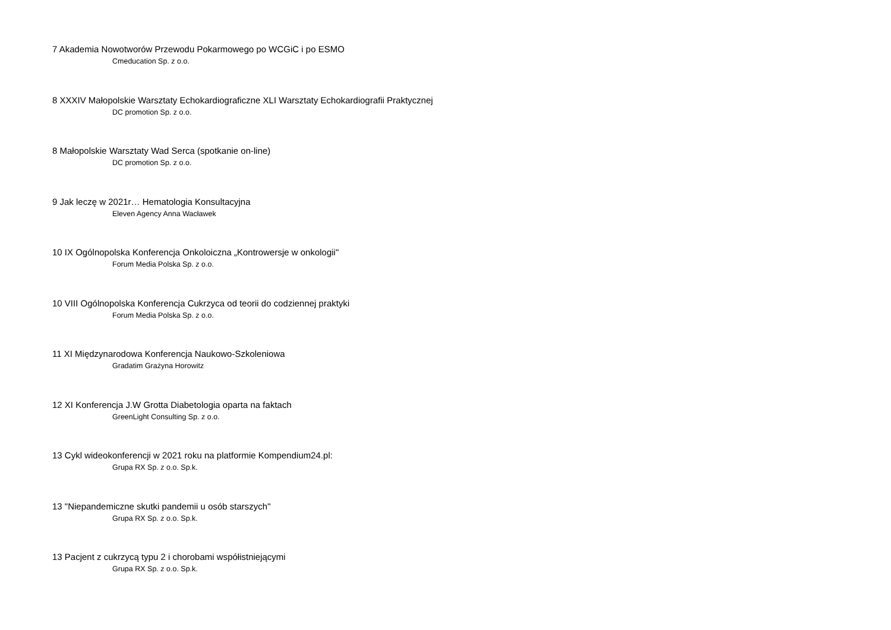7 Akademia Nowotworów Przewodu Pokarmowego po WCGiC i po ESMO
Cmeducation Sp. z o.o.
8 XXXIV Małopolskie Warsztaty Echokardiograficzne XLI Warsztaty Echokardiografii Praktycznej
DC promotion Sp. z o.o.
8 Małopolskie Warsztaty Wad Serca (spotkanie on-line)
DC promotion Sp. z o.o.
9 Jak leczę w 2021r… Hematologia Konsultacyjna
Eleven Agency Anna Wacławek
10 IX Ogólnopolska Konferencja Onkoloiczna „Kontrowersje w onkologii"
Forum Media Polska Sp. z o.o.
10 VIII Ogólnopolska Konferencja Cukrzyca od teorii do codziennej praktyki
Forum Media Polska Sp. z o.o.
11 XI Międzynarodowa Konferencja Naukowo-Szkoleniowa
Gradatim Grażyna Horowitz
12 XI Konferencja J.W Grotta Diabetologia oparta na faktach
GreenLight Consulting Sp. z o.o.
13 Cykl wideokonferencji w 2021 roku na platformie Kompendium24.pl:
Grupa RX Sp. z o.o. Sp.k.
13 "Niepandemiczne skutki pandemii u osób starszych"
Grupa RX Sp. z o.o. Sp.k.
13 Pacjent z cukrzycą typu 2 i chorobami współistniejącymi
Grupa RX Sp. z o.o. Sp.k.